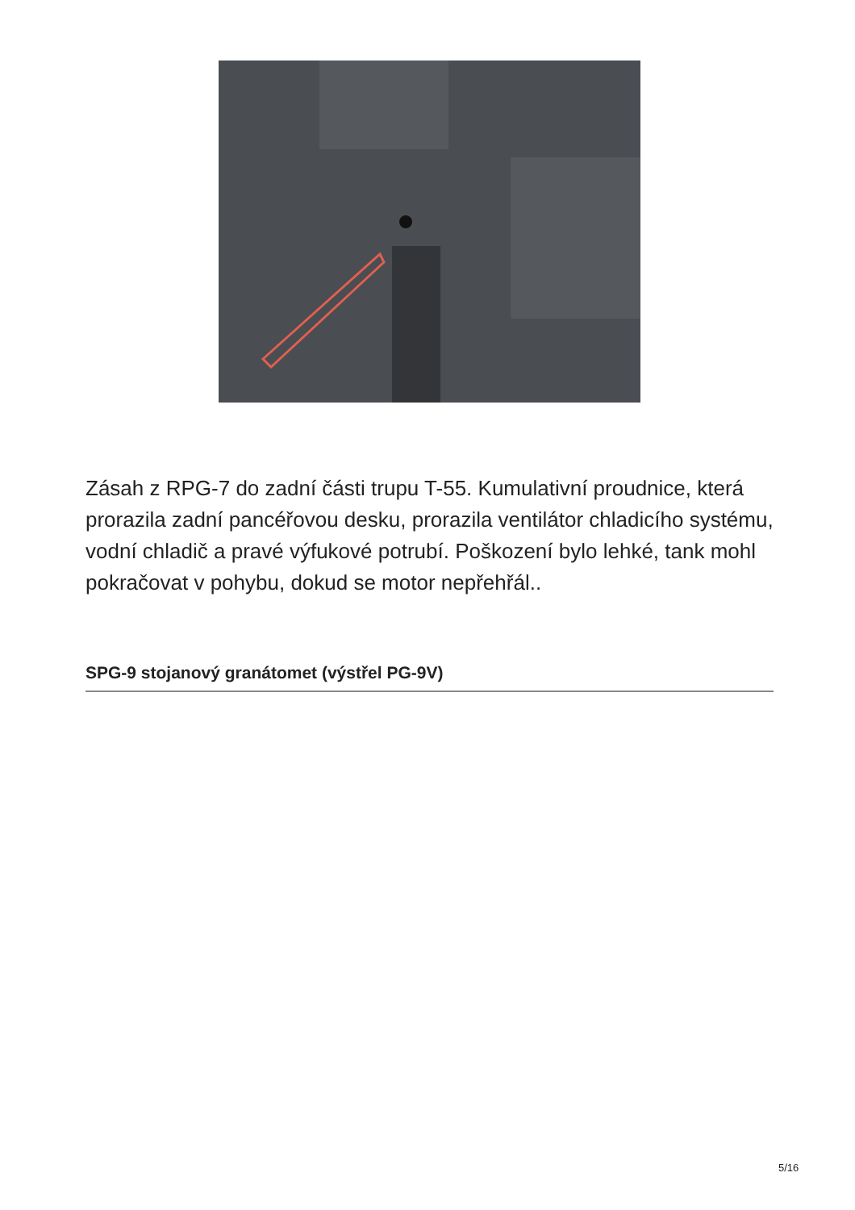Zásah z RPG-7 do zadní části trupu T-55. Kumulativní proudnice, která prorazila zadní pancéřovou desku, prorazila ventilátor chladicího systému, vodní chladič a pravé výfukové potrubí. Poškození bylo lehké, tank mohl pokračovat v pohybu, dokud se motor nepřehřál..
SPG-9 stojanový granátomet (výstřel PG-9V)
5/16